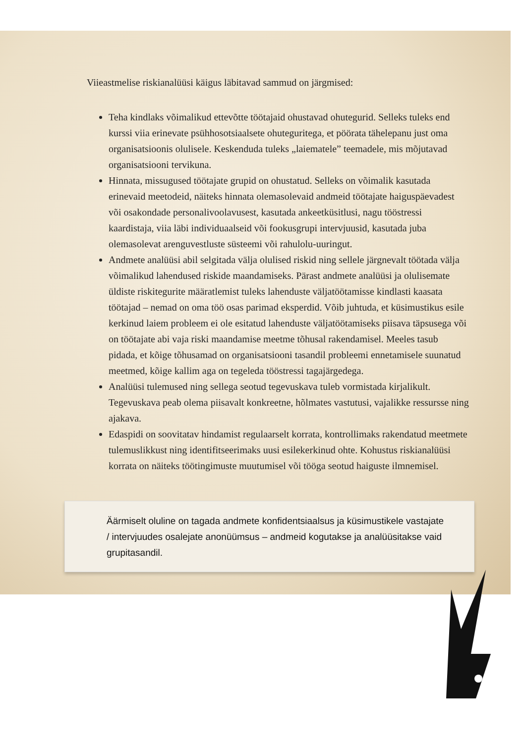Viieastmelise riskianalüüsi käigus läbitavad sammud on järgmised:
Teha kindlaks võimalikud ettevõtte töötajaid ohustavad ohutegurid. Selleks tuleks end kurssi viia erinevate psühhosotsiaalsete ohuteguritega, et pöörata tähelepanu just oma organisatsioonis olulisele. Keskenduda tuleks „laiematele” teemadele, mis mõjutavad organisatsiooni tervikuna.
Hinnata, missugused töötajate grupid on ohustatud. Selleks on võimalik kasutada erinevaid meetodeid, näiteks hinnata olemasolevaid andmeid töötajate haiguspäevadest või osakondade personalivoolavusest, kasutada ankeetküsitlusi, nagu tööstressi kaardistaja, viia läbi individuaalseid või fookusgrupi intervjuusid, kasutada juba olemasolevat arenguvestluste süsteemi või rahulolu-uuringut.
Andmete analüüsi abil selgitada välja olulised riskid ning sellele järgnevalt töötada välja võimalikud lahendused riskide maandamiseks. Pärast andmete analüüsi ja olulisemate üldiste riskitegurite määratlemist tuleks lahenduste väljatöötamisse kindlasti kaasata töötajad – nemad on oma töö osas parimad eksperdid. Võib juhtuda, et küsimustikus esile kerkinud laiem probleem ei ole esitatud lahenduste väljatöötamiseks piisava täpsusega või on töötajate abi vaja riski maandamise meetme tõhusal rakendamisel. Meeles tasub pidada, et kõige tõhusamad on organisatsiooni tasandil probleemi ennetamisele suunatud meetmed, kõige kallim aga on tegeleda tööstressi tagajärgedega.
Analüüsi tulemused ning sellega seotud tegevuskava tuleb vormistada kirjalikult. Tegevuskava peab olema piisavalt konkreetne, hõlmates vastutusi, vajalikke ressursse ning ajakava.
Edaspidi on soovitatav hindamist regulaarselt korrata, kontrollimaks rakendatud meetmete tulemuslikkust ning identifitseerimaks uusi esilekerkinud ohte. Kohustus riskianalüüsi korrata on näiteks töötingimuste muutumisel või tööga seotud haiguste ilmnemisel.
Äärmiselt oluline on tagada andmete konfidentsiaalsus ja küsimustikele vastajate / intervjuudes osalejate anonüümsus – andmeid kogutakse ja analüüsitakse vaid grupitasandil.